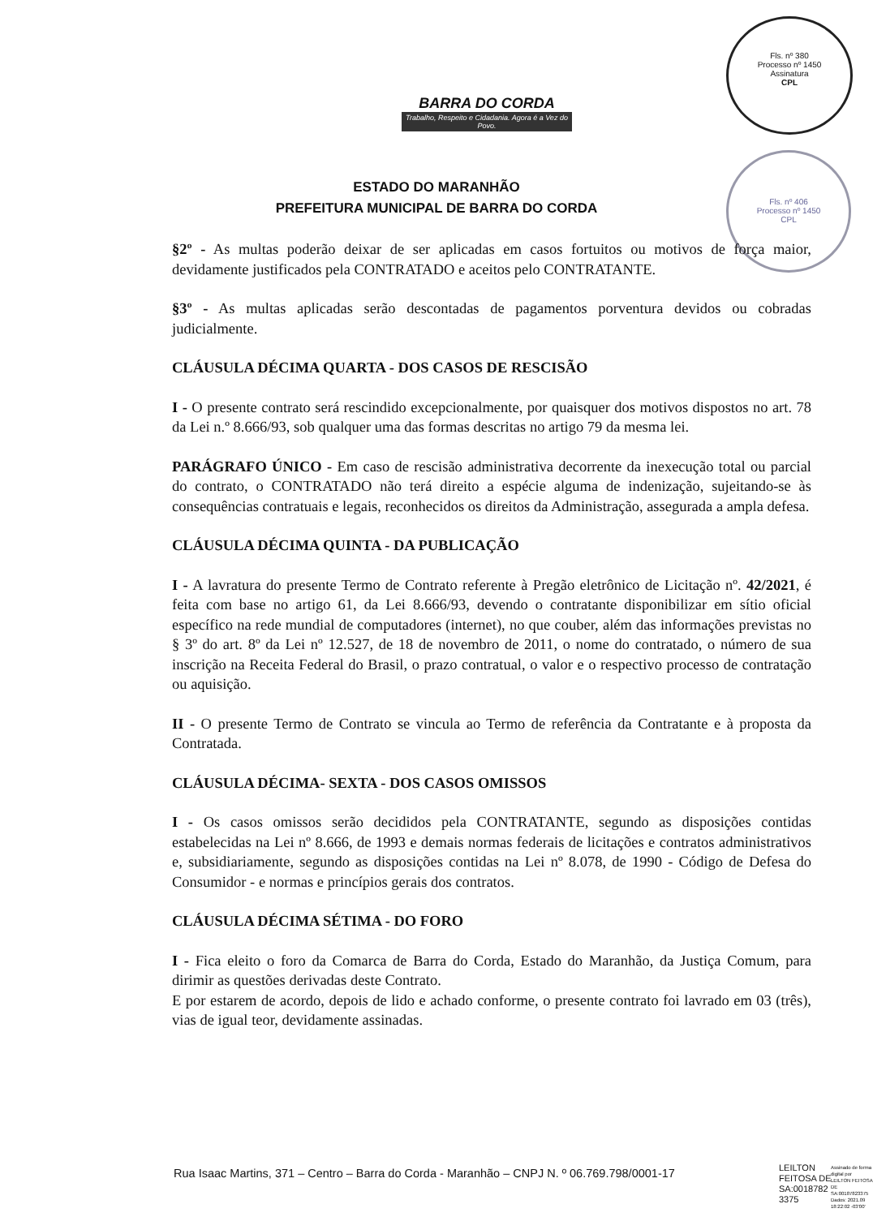BARRA DO CORDA
Trabalho, Respeito e Cidadania. Agora é a Vez do Povo.
Fls. nº 380
Processo nº 1450
Assinatura
CPL
Fls. nº 406
Processo nº 1450
CPL
ESTADO DO MARANHÃO
PREFEITURA MUNICIPAL DE BARRA DO CORDA
§2º - As multas poderão deixar de ser aplicadas em casos fortuitos ou motivos de força maior, devidamente justificados pela CONTRATADO e aceitos pelo CONTRATANTE.
§3º - As multas aplicadas serão descontadas de pagamentos porventura devidos ou cobradas judicialmente.
CLÁUSULA DÉCIMA QUARTA - DOS CASOS DE RESCISÃO
I - O presente contrato será rescindido excepcionalmente, por quaisquer dos motivos dispostos no art. 78 da Lei n.º 8.666/93, sob qualquer uma das formas descritas no artigo 79 da mesma lei.
PARÁGRAFO ÚNICO - Em caso de rescisão administrativa decorrente da inexecução total ou parcial do contrato, o CONTRATADO não terá direito a espécie alguma de indenização, sujeitando-se às consequências contratuais e legais, reconhecidos os direitos da Administração, assegurada a ampla defesa.
CLÁUSULA DÉCIMA QUINTA - DA PUBLICAÇÃO
I - A lavratura do presente Termo de Contrato referente à Pregão eletrônico de Licitação nº. 42/2021, é feita com base no artigo 61, da Lei 8.666/93, devendo o contratante disponibilizar em sítio oficial específico na rede mundial de computadores (internet), no que couber, além das informações previstas no § 3º do art. 8º da Lei nº 12.527, de 18 de novembro de 2011, o nome do contratado, o número de sua inscrição na Receita Federal do Brasil, o prazo contratual, o valor e o respectivo processo de contratação ou aquisição.
II - O presente Termo de Contrato se vincula ao Termo de referência da Contratante e à proposta da Contratada.
CLÁUSULA DÉCIMA- SEXTA - DOS CASOS OMISSOS
I - Os casos omissos serão decididos pela CONTRATANTE, segundo as disposições contidas estabelecidas na Lei nº 8.666, de 1993 e demais normas federais de licitações e contratos administrativos e, subsidiariamente, segundo as disposições contidas na Lei nº 8.078, de 1990 - Código de Defesa do Consumidor - e normas e princípios gerais dos contratos.
CLÁUSULA DÉCIMA SÉTIMA - DO FORO
I - Fica eleito o foro da Comarca de Barra do Corda, Estado do Maranhão, da Justiça Comum, para dirimir as questões derivadas deste Contrato.
E por estarem de acordo, depois de lido e achado conforme, o presente contrato foi lavrado em 03 (três), vias de igual teor, devidamente assinadas.
Rua Isaac Martins, 371 – Centro – Barra do Corda - Maranhão – CNPJ N. º 06.769.798/0001-17
LEILTON
FEITOSA DE
SA:0018782
3375
Assinado de forma digital por LEILTON FEITOSA DE SA:00187823375
Dados: 2021.09
18:22:02 -03'00'